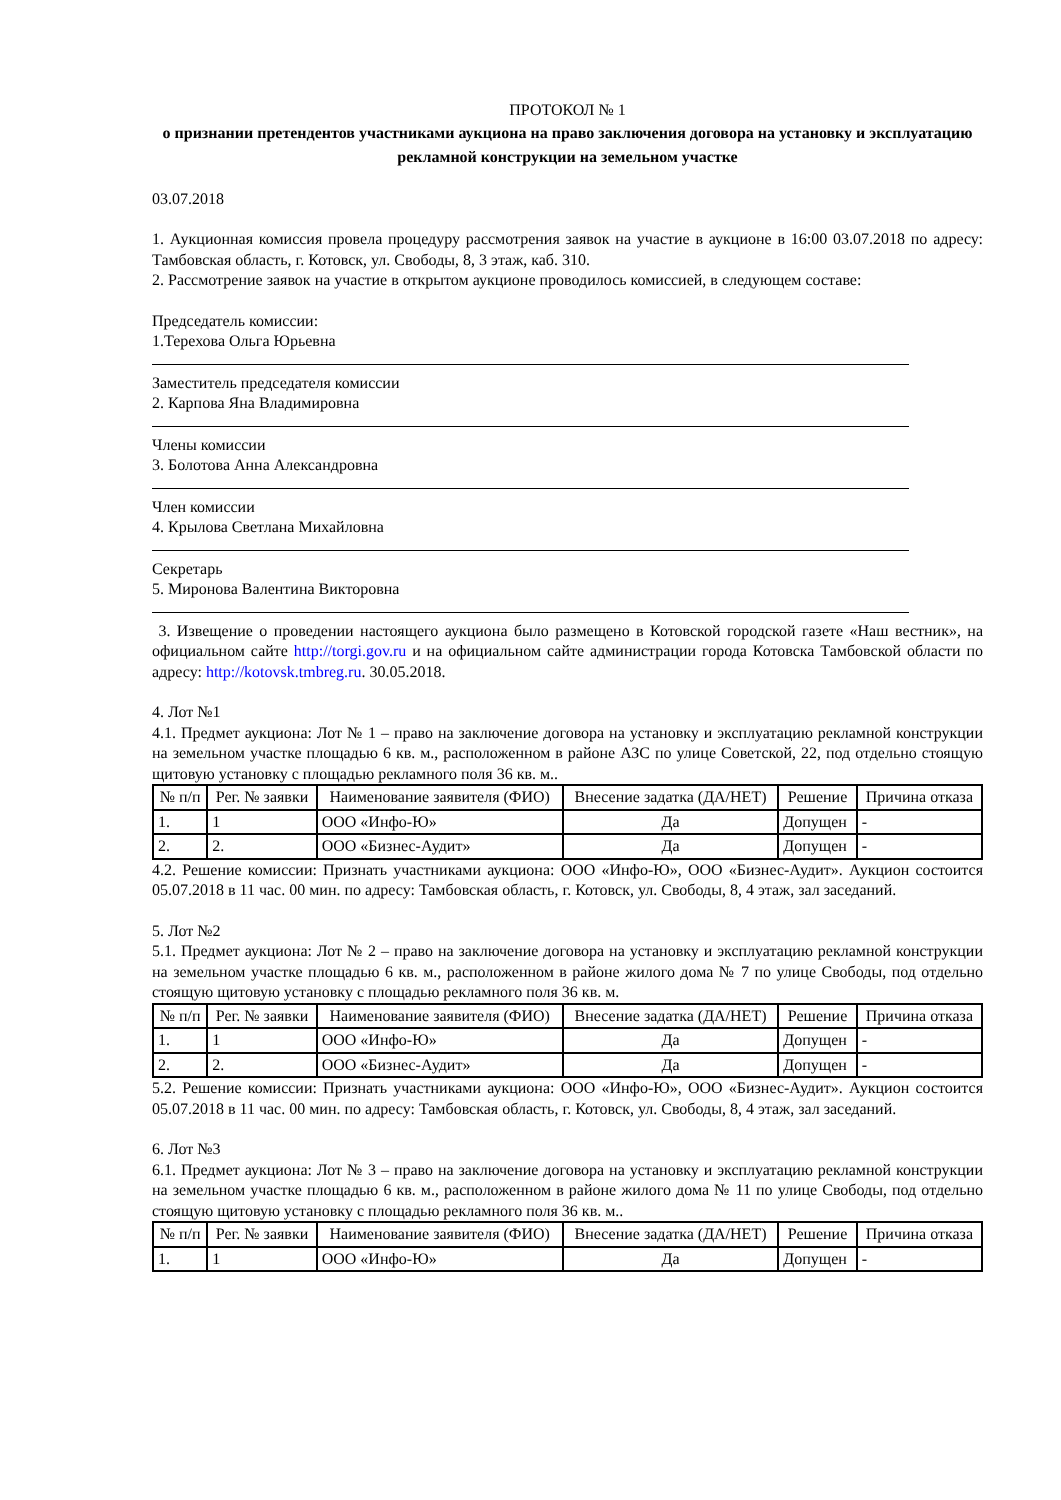ПРОТОКОЛ № 1
о признании претендентов участниками аукциона на право заключения договора на установку и эксплуатацию рекламной конструкции на земельном участке
03.07.2018
1. Аукционная комиссия провела процедуру рассмотрения заявок на участие в аукционе в 16:00 03.07.2018 по адресу: Тамбовская область, г. Котовск, ул. Свободы, 8, 3 этаж, каб. 310.
2. Рассмотрение заявок на участие в открытом аукционе проводилось комиссией, в следующем составе:
Председатель комиссии:
1.Терехова Ольга Юрьевна
Заместитель председателя комиссии
2. Карпова Яна Владимировна
Члены комиссии
3. Болотова Анна Александровна
Член комиссии
4. Крылова Светлана Михайловна
Секретарь
5. Миронова Валентина Викторовна
3. Извещение о проведении настоящего аукциона было размещено в Котовской городской газете «Наш вестник», на официальном сайте http://torgi.gov.ru и на официальном сайте администрации города Котовска Тамбовской области по адресу: http://kotovsk.tmbreg.ru. 30.05.2018.
4. Лот №1
4.1. Предмет аукциона: Лот № 1 – право на заключение договора на установку и эксплуатацию рекламной конструкции на земельном участке площадью 6 кв. м., расположенном в районе АЗС по улице Советской, 22, под отдельно стоящую щитовую установку с площадью рекламного поля 36 кв. м..
| № п/п | Рег. № заявки | Наименование заявителя (ФИО) | Внесение задатка (ДА/НЕТ) | Решение | Причина отказа |
| --- | --- | --- | --- | --- | --- |
| 1. | 1 | ООО «Инфо-Ю» | Да | Допущен | - |
| 2. | 2. | ООО «Бизнес-Аудит» | Да | Допущен | - |
4.2. Решение комиссии: Признать участниками аукциона: ООО «Инфо-Ю», ООО «Бизнес-Аудит». Аукцион состоится 05.07.2018 в 11 час. 00 мин. по адресу: Тамбовская область, г. Котовск, ул. Свободы, 8, 4 этаж, зал заседаний.
5. Лот №2
5.1. Предмет аукциона: Лот № 2 – право на заключение договора на установку и эксплуатацию рекламной конструкции на земельном участке площадью 6 кв. м., расположенном в районе жилого дома № 7 по улице Свободы, под отдельно стоящую щитовую установку с площадью рекламного поля 36 кв. м.
| № п/п | Рег. № заявки | Наименование заявителя (ФИО) | Внесение задатка (ДА/НЕТ) | Решение | Причина отказа |
| --- | --- | --- | --- | --- | --- |
| 1. | 1 | ООО «Инфо-Ю» | Да | Допущен | - |
| 2. | 2. | ООО «Бизнес-Аудит» | Да | Допущен | - |
5.2. Решение комиссии: Признать участниками аукциона: ООО «Инфо-Ю», ООО «Бизнес-Аудит». Аукцион состоится 05.07.2018 в 11 час. 00 мин. по адресу: Тамбовская область, г. Котовск, ул. Свободы, 8, 4 этаж, зал заседаний.
6. Лот №3
6.1. Предмет аукциона: Лот № 3 – право на заключение договора на установку и эксплуатацию рекламной конструкции на земельном участке площадью 6 кв. м., расположенном в районе жилого дома № 11 по улице Свободы, под отдельно стоящую щитовую установку с площадью рекламного поля 36 кв. м..
| № п/п | Рег. № заявки | Наименование заявителя (ФИО) | Внесение задатка (ДА/НЕТ) | Решение | Причина отказа |
| --- | --- | --- | --- | --- | --- |
| 1. | 1 | ООО «Инфо-Ю» | Да | Допущен | - |